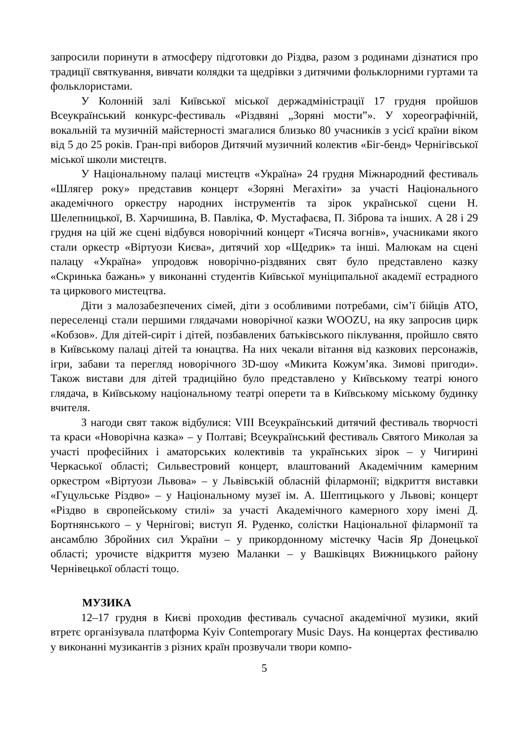запросили поринути в атмосферу підготовки до Різдва, разом з родинами дізнатися про традиції святкування, вивчати колядки та щедрівки з дитячими фольклорними гуртами та фольклористами.
У Колонній залі Київської міської держадміністрації 17 грудня пройшов Всеукраїнський конкурс-фестиваль «Різдвяні „Зоряні мости”». У хореографічній, вокальній та музичній майстерності змагалися близько 80 учасників з усієї країни віком від 5 до 25 років. Гран-прі виборов Дитячий музичний колектив «Біг-бенд» Чернігівської міської школи мистецтв.
У Національному палаці мистецтв «Україна» 24 грудня Міжнародний фестиваль «Шлягер року» представив концерт «Зоряні Мегахіти» за участі Національного академічного оркестру народних інструментів та зірок української сцени Н. Шелепницької, В. Харчишина, В. Павліка, Ф. Мустафаєва, П. Зіброва та інших. А 28 і 29 грудня на цій же сцені відбувся новорічний концерт «Тисяча вогнів», учасниками якого стали оркестр «Віртуози Києва», дитячий хор «Щедрик» та інші. Малюкам на сцені палацу «Україна» упродовж новорічно-різдвяних свят було представлено казку «Скринька бажань» у виконанні студентів Київської муніципальної академії естрадного та циркового мистецтва.
Діти з малозабезпечених сімей, діти з особливими потребами, сім’ї бійців АТО, переселенці стали першими глядачами новорічної казки WOOZU, на яку запросив цирк «Кобзов». Для дітей-сиріт і дітей, позбавлених батьківського піклування, пройшло свято в Київському палаці дітей та юнацтва. На них чекали вітання від казкових персонажів, ігри, забави та перегляд новорічного 3D-шоу «Микита Кожум’яка. Зимові пригоди». Також вистави для дітей традиційно було представлено у Київському театрі юного глядача, в Київському національному театрі оперети та в Київському міському будинку вчителя.
З нагоди свят також відбулися: VIII Всеукраїнський дитячий фестиваль творчості та краси «Новорічна казка» – у Полтаві; Всеукраїнський фестиваль Святого Миколая за участі професійних і аматорських колективів та українських зірок – у Чигирині Черкаської області; Сильвестровий концерт, влаштований Академічним камерним оркестром «Віртуози Львова» – у Львівській обласній філармонії; відкриття виставки «Гуцульське Різдво» – у Національному музеї ім. А. Шептицького у Львові; концерт «Різдво в європейському стилі» за участі Академічного камерного хору імені Д. Бортнянського – у Чернігові; виступ Я. Руденко, солістки Національної філармонії та ансамблю Збройних сил України – у прикордонному містечку Часів Яр Донецької області; урочисте відкриття музею Маланки – у Вашківцях Вижницького району Чернівецької області тощо.
МУЗИКА
12–17 грудня в Києві проходив фестиваль сучасної академічної музики, який втретє організувала платформа Kyiv Contemporary Music Days. На концертах фестивалю у виконанні музикантів з різних країн прозвучали твори компо-
5